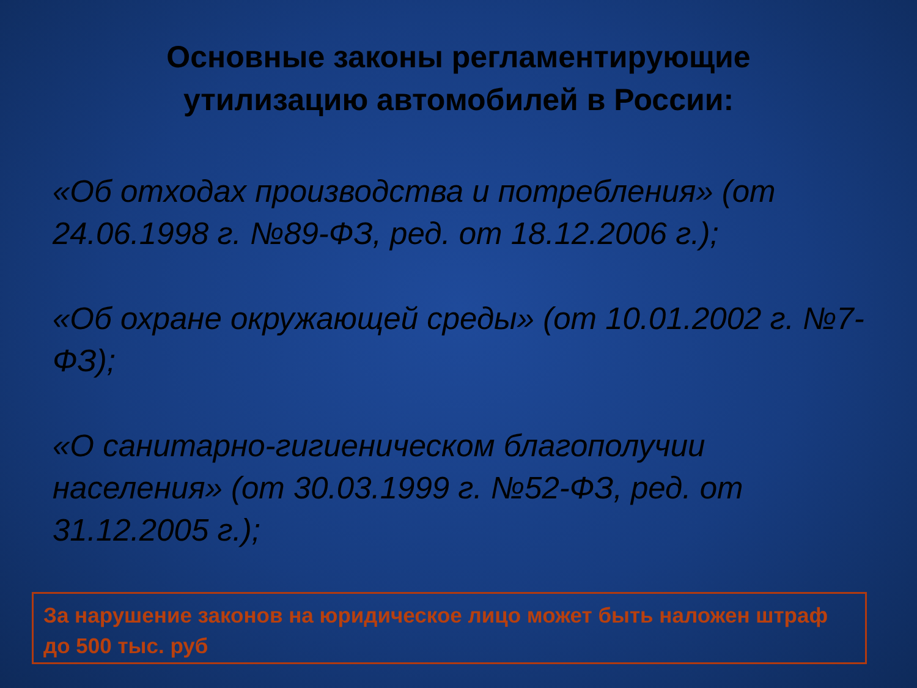Основные законы регламентирующие утилизацию автомобилей в России:
«Об отходах производства и потребления» (от 24.06.1998 г. №89-ФЗ, ред. от 18.12.2006 г.);
«Об охране окружающей среды» (от 10.01.2002 г. №7-ФЗ);
«О санитарно-гигиеническом благополучии населения» (от 30.03.1999 г. №52-ФЗ, ред. от 31.12.2005 г.);
За нарушение законов на юридическое лицо может быть наложен штраф до 500 тыс. руб